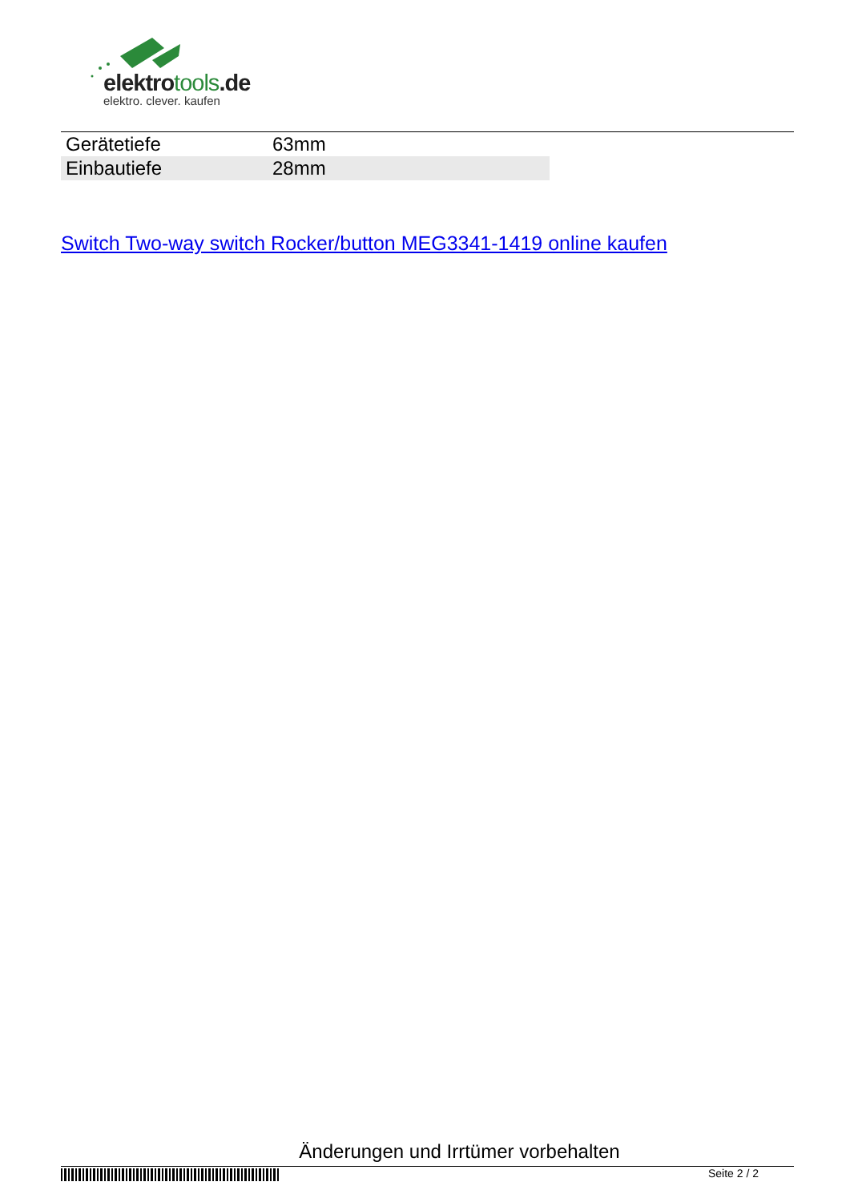elektrotools.de
elektro. clever. kaufen
| Gerätetiefe | 63mm |
| Einbautiefe | 28mm |
Switch Two-way switch Rocker/button MEG3341-1419 online kaufen
Änderungen und Irrtümer vorbehalten
Seite 2 / 2